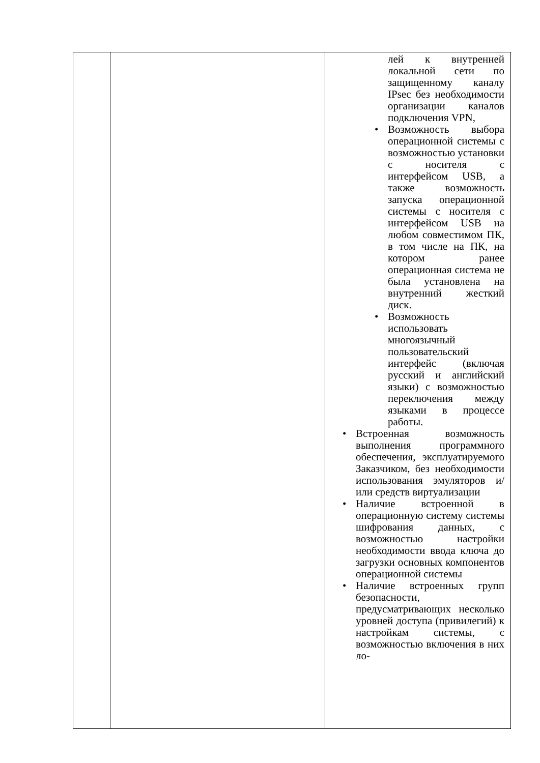| | | лей к внутренней локальной сети по защищенному каналу IPsec без необходимости организации каналов подключения VPN, • Возможность выбора операционной системы с возможностью установки с носителя с интерфейсом USB, а также возможность запуска операционной системы с носителя с интерфейсом USB на любом совместимом ПК, в том числе на ПК, на котором ранее операционная система не была установлена на внутренний жесткий диск. • Возможность использовать многоязычный пользовательский интерфейс (включая русский и английский языки) с возможностью переключения между языками в процессе работы. • Встроенная возможность выполнения программного обеспечения, эксплуатируемого Заказчиком, без необходимости использования эмуляторов и/или средств виртуализации • Наличие встроенной в операционную систему системы шифрования данных, с возможностью настройки необходимости ввода ключа до загрузки основных компонентов операционной системы • Наличие встроенных групп безопасности, предусматривающих несколько уровней доступа (привилегий) к настройкам системы, с возможностью включения в них ло- |